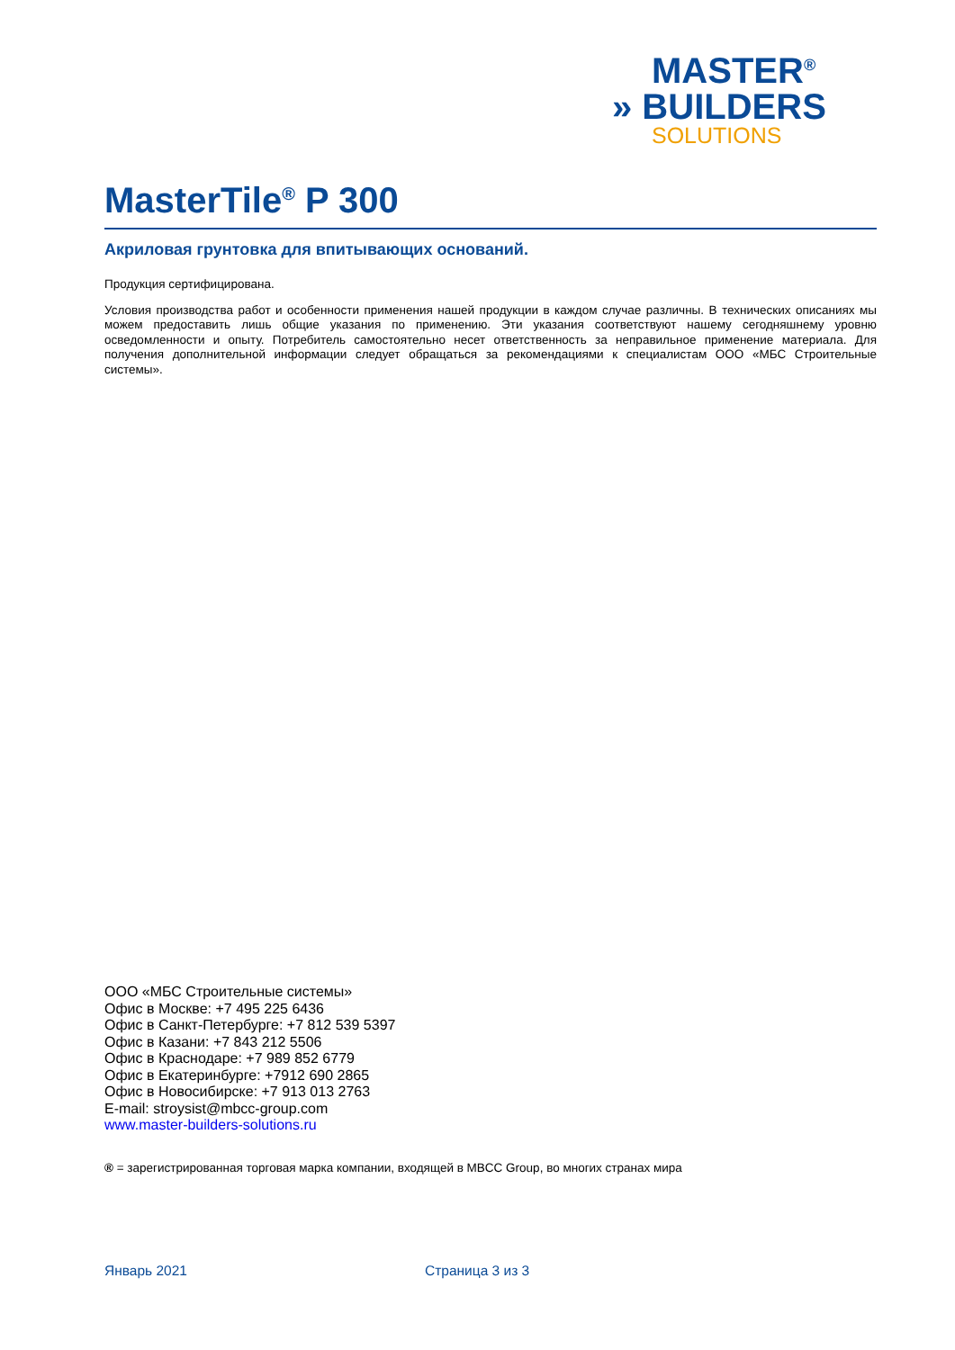MASTER<sup>®</sup>
» BUILDERS
SOLUTIONS
MasterTile<sup>®</sup> P 300
Акриловая грунтовка для впитывающих оснований.
Продукция сертифицирована.
Условия производства работ и особенности применения нашей продукции в каждом случае различны. В технических описаниях мы можем предоставить лишь общие указания по применению. Эти указания соответствуют нашему сегодняшнему уровню осведомленности и опыту. Потребитель самостоятельно несет ответственность за неправильное применение материала. Для получения дополнительной информации следует обращаться за рекомендациями к специалистам ООО «МБС Строительные системы».
ООО «МБС Строительные системы»
Офис в Москве: +7 495 225 6436
Офис в Санкт-Петербурге: +7 812 539 5397
Офис в Казани: +7 843 212 5506
Офис в Краснодаре: +7 989 852 6779
Офис в Екатеринбурге: +7912 690 2865
Офис в Новосибирске: +7 913 013 2763
E-mail: stroysist@mbcc-group.com
www.master-builders-solutions.ru
® = зарегистрированная торговая марка компании, входящей в MBCC Group, во многих странах мира
Январь 2021 Страница 3 из 3